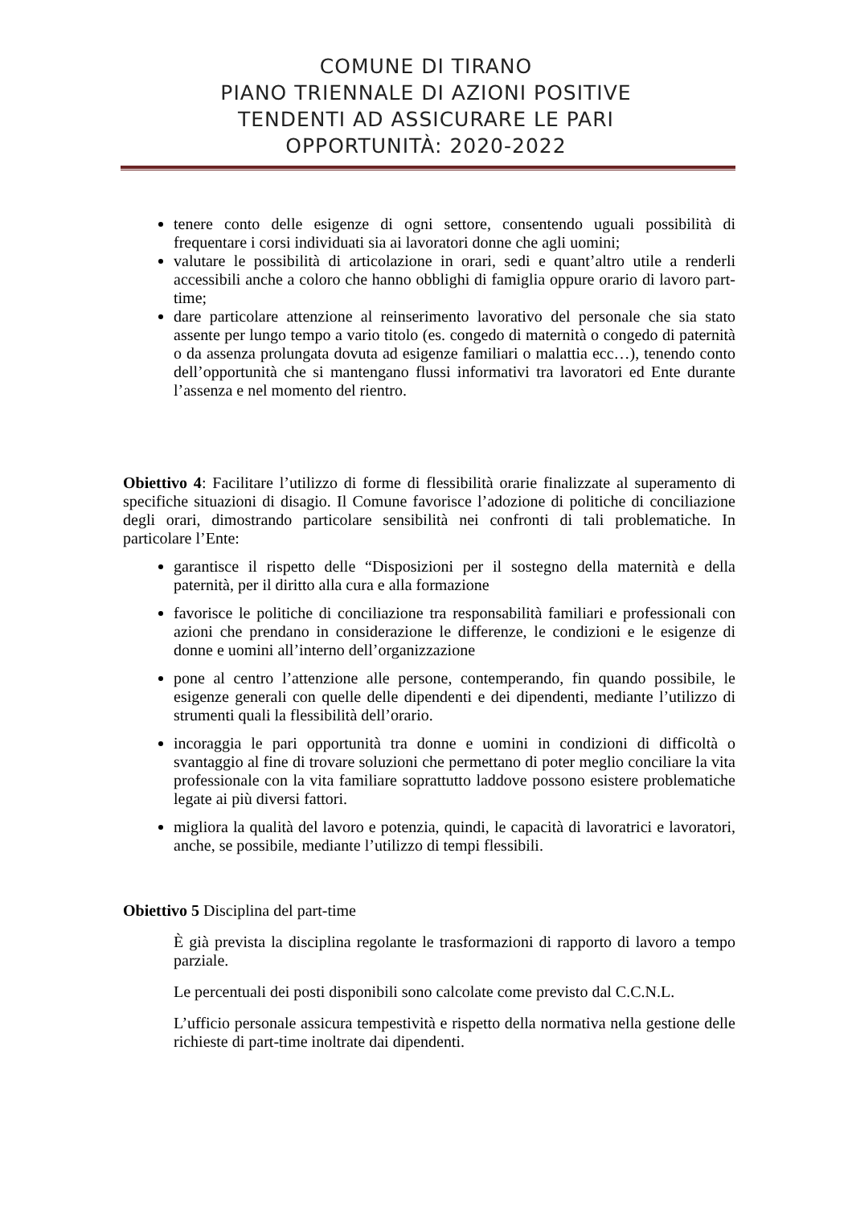COMUNE DI TIRANO
PIANO TRIENNALE DI AZIONI POSITIVE
TENDENTI AD ASSICURARE LE PARI
OPPORTUNITÀ: 2020-2022
tenere conto delle esigenze di ogni settore, consentendo uguali possibilità di frequentare i corsi individuati sia ai lavoratori donne che agli uomini;
valutare le possibilità di articolazione in orari, sedi e quant’altro utile a renderli accessibili anche a coloro che hanno obblighi di famiglia oppure orario di lavoro part-time;
dare particolare attenzione al reinserimento lavorativo del personale che sia stato assente per lungo tempo a vario titolo (es. congedo di maternità o congedo di paternità o da assenza prolungata dovuta ad esigenze familiari o malattia ecc…), tenendo conto dell’opportunità che si mantengano flussi informativi tra lavoratori ed Ente durante l’assenza e nel momento del rientro.
Obiettivo 4: Facilitare l’utilizzo di forme di flessibilità orarie finalizzate al superamento di specifiche situazioni di disagio. Il Comune favorisce l’adozione di politiche di conciliazione degli orari, dimostrando particolare sensibilità nei confronti di tali problematiche. In particolare l’Ente:
garantisce il rispetto delle “Disposizioni per il sostegno della maternità e della paternità, per il diritto alla cura e alla formazione
favorisce le politiche di conciliazione tra responsabilità familiari e professionali con azioni che prendano in considerazione le differenze, le condizioni e le esigenze di donne e uomini all’interno dell’organizzazione
pone al centro l’attenzione alle persone, contemperando, fin quando possibile, le esigenze generali con quelle delle dipendenti e dei dipendenti, mediante l’utilizzo di strumenti quali la flessibilità dell’orario.
incoraggia le pari opportunità tra donne e uomini in condizioni di difficoltà o svantaggio al fine di trovare soluzioni che permettano di poter meglio conciliare la vita professionale con la vita familiare soprattutto laddove possono esistere problematiche legate ai più diversi fattori.
migliora la qualità del lavoro e potenzia, quindi, le capacità di lavoratrici e lavoratori, anche, se possibile, mediante l’utilizzo di tempi flessibili.
Obiettivo 5 Disciplina del part-time
È già prevista la disciplina regolante le trasformazioni di rapporto di lavoro a tempo parziale.
Le percentuali dei posti disponibili sono calcolate come previsto dal C.C.N.L.
L’ufficio personale assicura tempestività e rispetto della normativa nella gestione delle richieste di part-time inoltrate dai dipendenti.